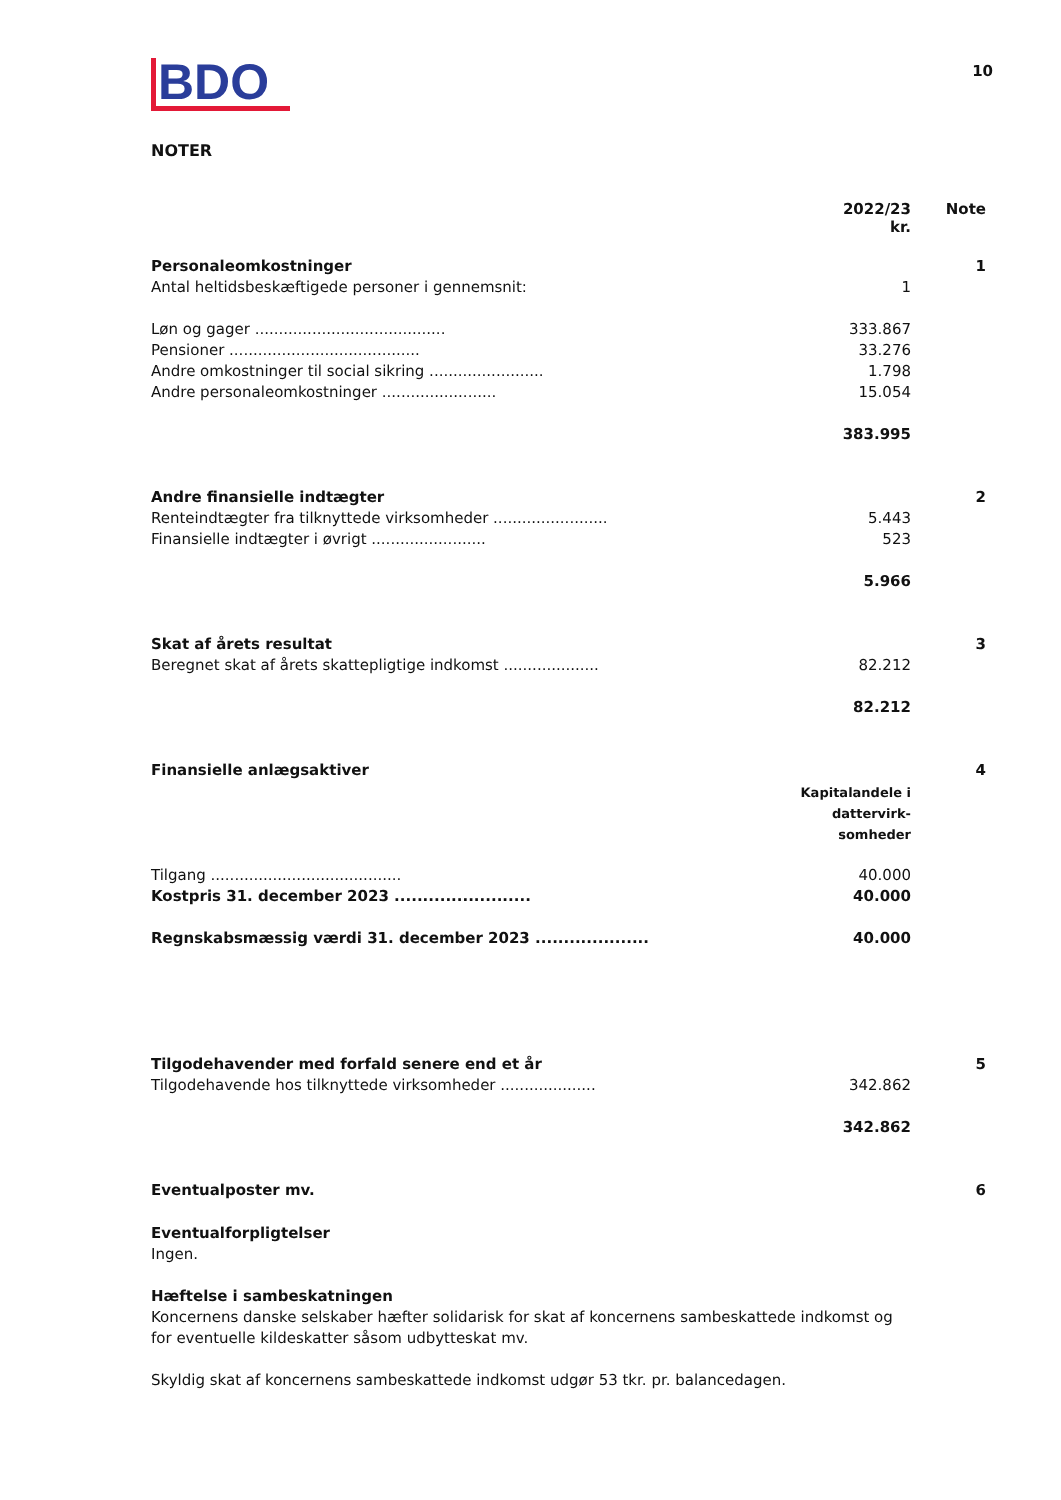BDO
10
NOTER
| | 2022/23 kr. | Note |
| --- | --- | --- |
| Personaleomkostninger | | 1 |
| Antal heltidsbeskæftigede personer i gennemsnit: | 1 | |
| Løn og gager ........................................ | 333.867 | |
| Pensioner ........................................ | 33.276 | |
| Andre omkostninger til social sikring ........................ | 1.798 | |
| Andre personaleomkostninger ........................ | 15.054 | |
| | 383.995 | |
| Andre finansielle indtægter | | 2 |
| Renteindtægter fra tilknyttede virksomheder ........................ | 5.443 | |
| Finansielle indtægter i øvrigt ........................ | 523 | |
| | 5.966 | |
| Skat af årets resultat | | 3 |
| Beregnet skat af årets skattepligtige indkomst .................... | 82.212 | |
| | 82.212 | |
| Finansielle anlægsaktiver | | 4 |
| | Kapitalandele i dattervirk-somheder | |
| Tilgang ........................................ | 40.000 | |
| Kostpris 31. december 2023 ........................ | 40.000 | |
| Regnskabsmæssig værdi 31. december 2023 .................... | 40.000 | |
| Tilgodehavender med forfald senere end et år | | 5 |
| Tilgodehavende hos tilknyttede virksomheder .................... | 342.862 | |
| | 342.862 | |
| Eventualposter mv. | | 6 |
Eventualforpligtelser
Ingen.
Hæftelse i sambeskatningen
Koncernens danske selskaber hæfter solidarisk for skat af koncernens sambeskattede indkomst og for eventuelle kildeskatter såsom udbytteskat mv.
Skyldig skat af koncernens sambeskattede indkomst udgør 53 tkr. pr. balancedagen.